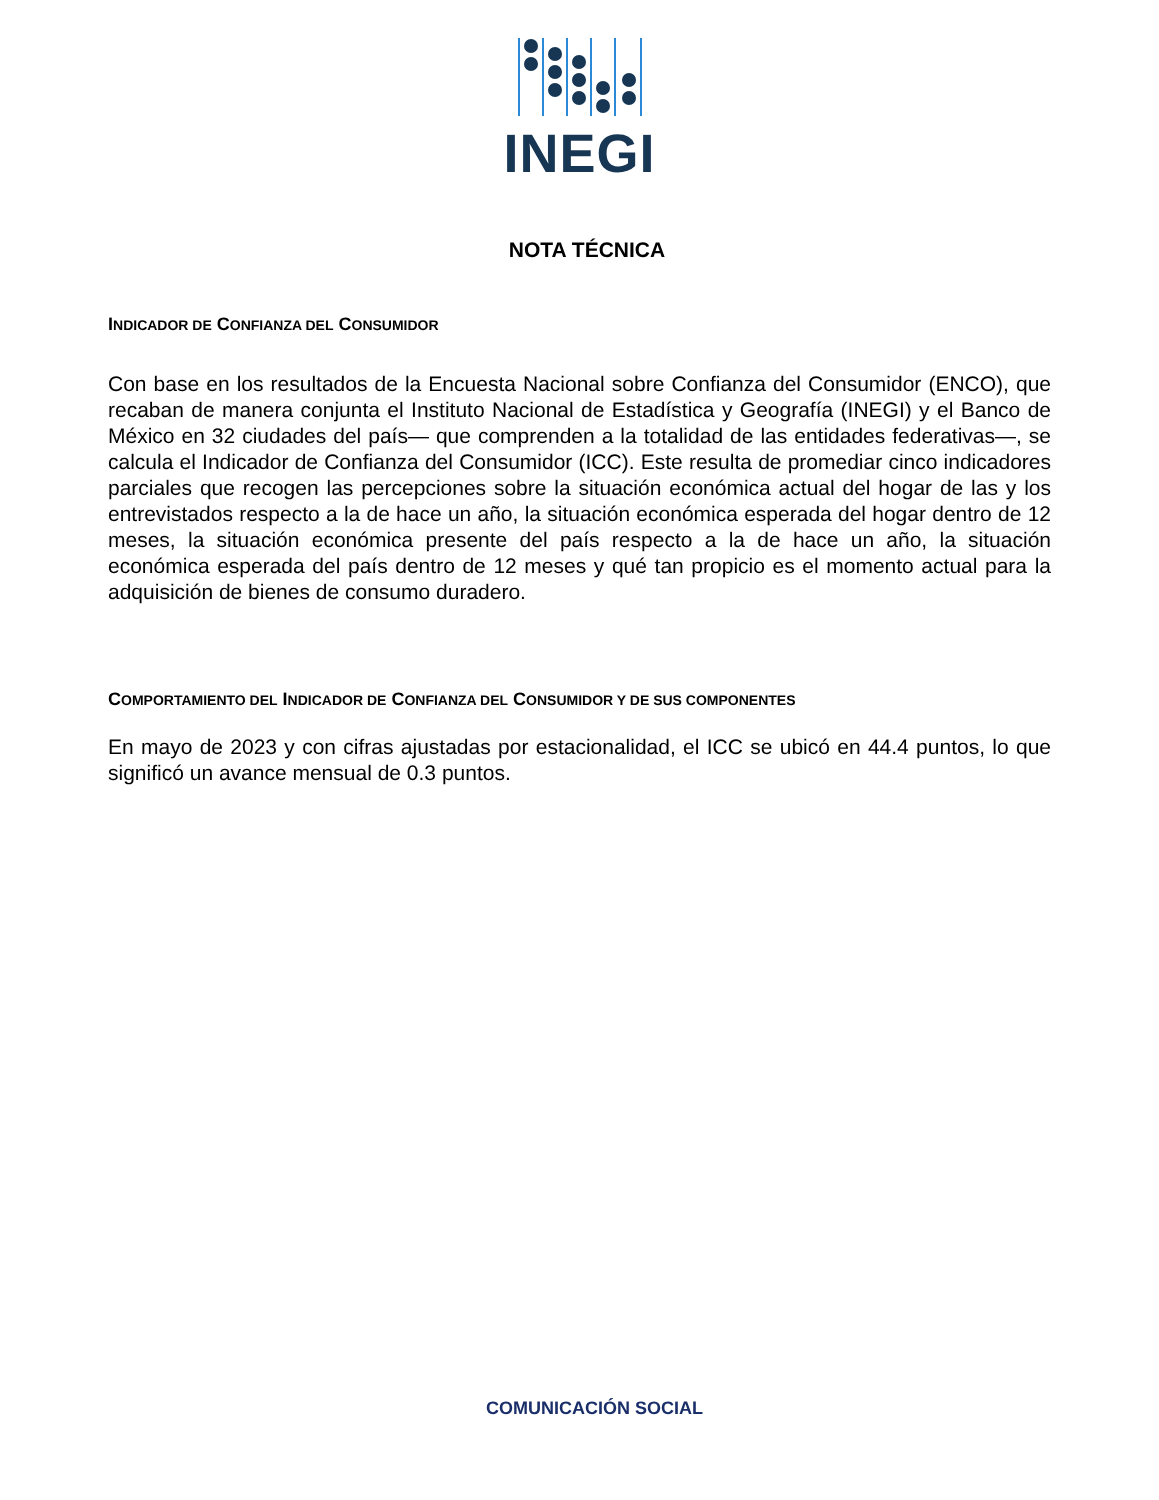INEGI
NOTA TÉCNICA
INDICADOR DE CONFIANZA DEL CONSUMIDOR
Con base en los resultados de la Encuesta Nacional sobre Confianza del Consumidor (ENCO), que recaban de manera conjunta el Instituto Nacional de Estadística y Geografía (INEGI) y el Banco de México en 32 ciudades del país— que comprenden a la totalidad de las entidades federativas—, se calcula el Indicador de Confianza del Consumidor (ICC). Este resulta de promediar cinco indicadores parciales que recogen las percepciones sobre la situación económica actual del hogar de las y los entrevistados respecto a la de hace un año, la situación económica esperada del hogar dentro de 12 meses, la situación económica presente del país respecto a la de hace un año, la situación económica esperada del país dentro de 12 meses y qué tan propicio es el momento actual para la adquisición de bienes de consumo duradero.
COMPORTAMIENTO DEL INDICADOR DE CONFIANZA DEL CONSUMIDOR Y DE SUS COMPONENTES
En mayo de 2023 y con cifras ajustadas por estacionalidad, el ICC se ubicó en 44.4 puntos, lo que significó un avance mensual de 0.3 puntos.
COMUNICACIÓN SOCIAL